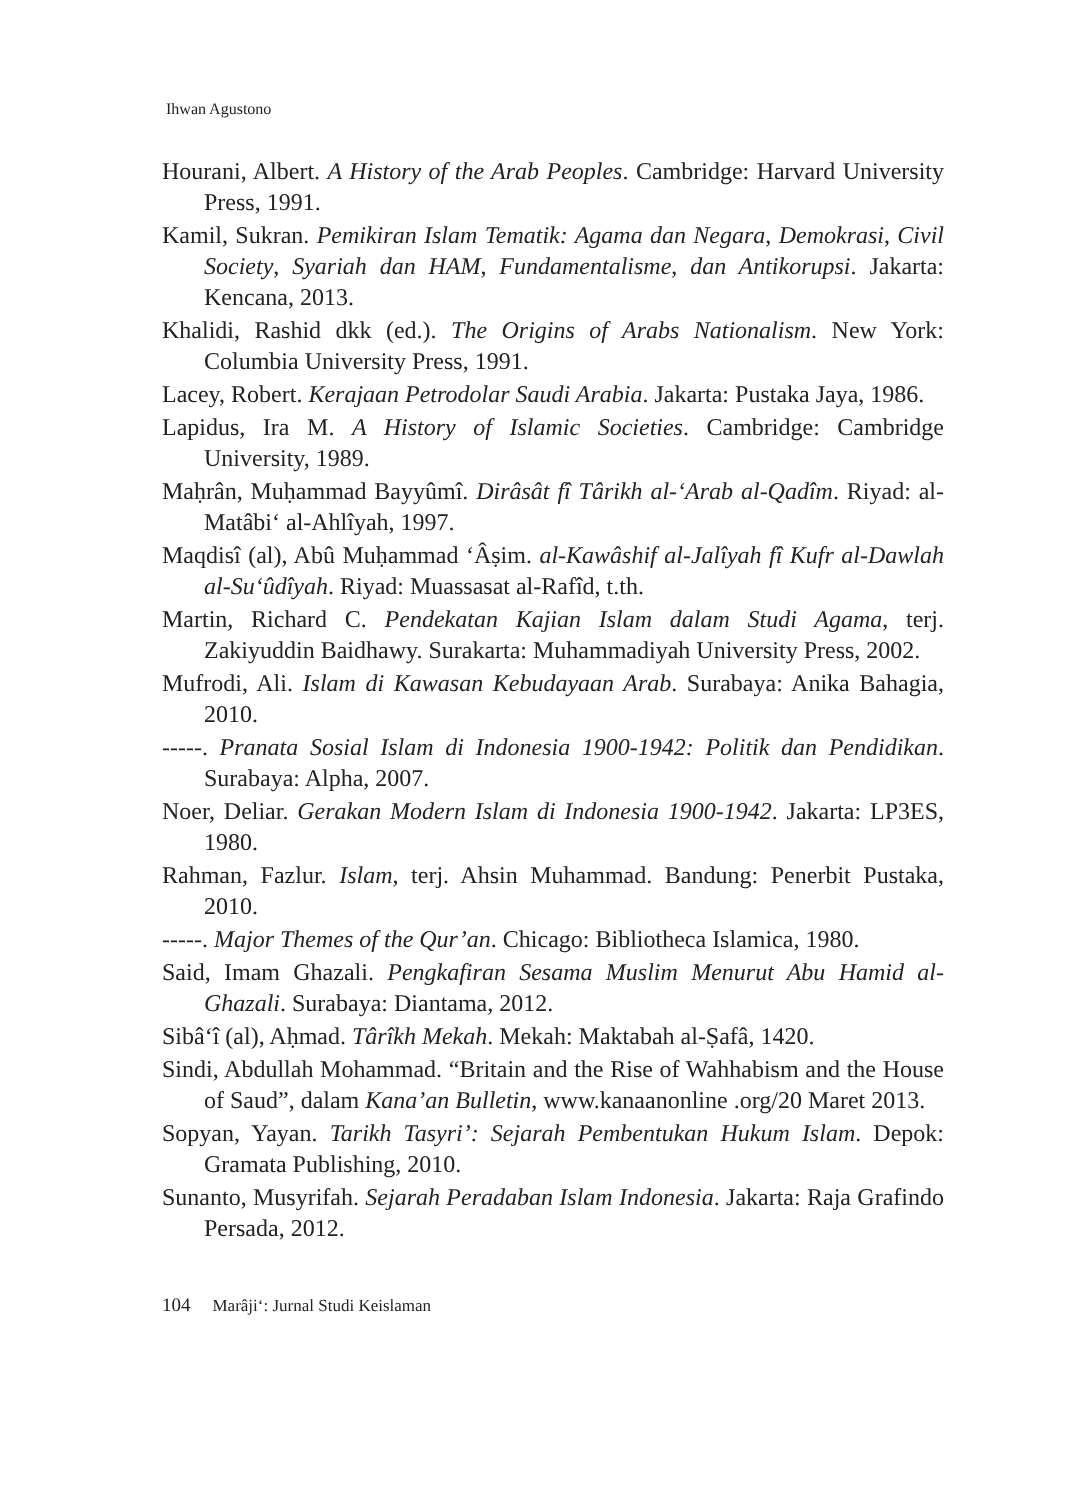Ihwan Agustono
Hourani, Albert. A History of the Arab Peoples. Cambridge: Harvard University Press, 1991.
Kamil, Sukran. Pemikiran Islam Tematik: Agama dan Negara, Demokrasi, Civil Society, Syariah dan HAM, Fundamentalisme, dan Antikorupsi. Jakarta: Kencana, 2013.
Khalidi, Rashid dkk (ed.). The Origins of Arabs Nationalism. New York: Columbia University Press, 1991.
Lacey, Robert. Kerajaan Petrodolar Saudi Arabia. Jakarta: Pustaka Jaya, 1986.
Lapidus, Ira M. A History of Islamic Societies. Cambridge: Cambridge University, 1989.
Maḥrân, Muḥammad Bayyûmî. Dirâsât fî Târikh al-‘Arab al-Qadîm. Riyad: al-Matâbi‘ al-Ahlîyah, 1997.
Maqdisî (al), Abû Muḥammad ‘Âṣim. al-Kawâshif al-Jalîyah fî Kufr al-Dawlah al-Su‘ûdîyah. Riyad: Muassasat al-Rafîd, t.th.
Martin, Richard C. Pendekatan Kajian Islam dalam Studi Agama, terj. Zakiyuddin Baidhawy. Surakarta: Muhammadiyah University Press, 2002.
Mufrodi, Ali. Islam di Kawasan Kebudayaan Arab. Surabaya: Anika Bahagia, 2010.
-----. Pranata Sosial Islam di Indonesia 1900-1942: Politik dan Pendidikan. Surabaya: Alpha, 2007.
Noer, Deliar. Gerakan Modern Islam di Indonesia 1900-1942. Jakarta: LP3ES, 1980.
Rahman, Fazlur. Islam, terj. Ahsin Muhammad. Bandung: Penerbit Pustaka, 2010.
-----. Major Themes of the Qur’an. Chicago: Bibliotheca Islamica, 1980.
Said, Imam Ghazali. Pengkafiran Sesama Muslim Menurut Abu Hamid al-Ghazali. Surabaya: Diantama, 2012.
Sibâ‘î (al), Aḥmad. Târîkh Mekah. Mekah: Maktabah al-Ṣafâ, 1420.
Sindi, Abdullah Mohammad. “Britain and the Rise of Wahhabism and the House of Saud”, dalam Kana’an Bulletin, www.kanaanonline .org/20 Maret 2013.
Sopyan, Yayan. Tarikh Tasyri’: Sejarah Pembentukan Hukum Islam. Depok: Gramata Publishing, 2010.
Sunanto, Musyrifah. Sejarah Peradaban Islam Indonesia. Jakarta: Raja Grafindo Persada, 2012.
104 Marâji‘: Jurnal Studi Keislaman